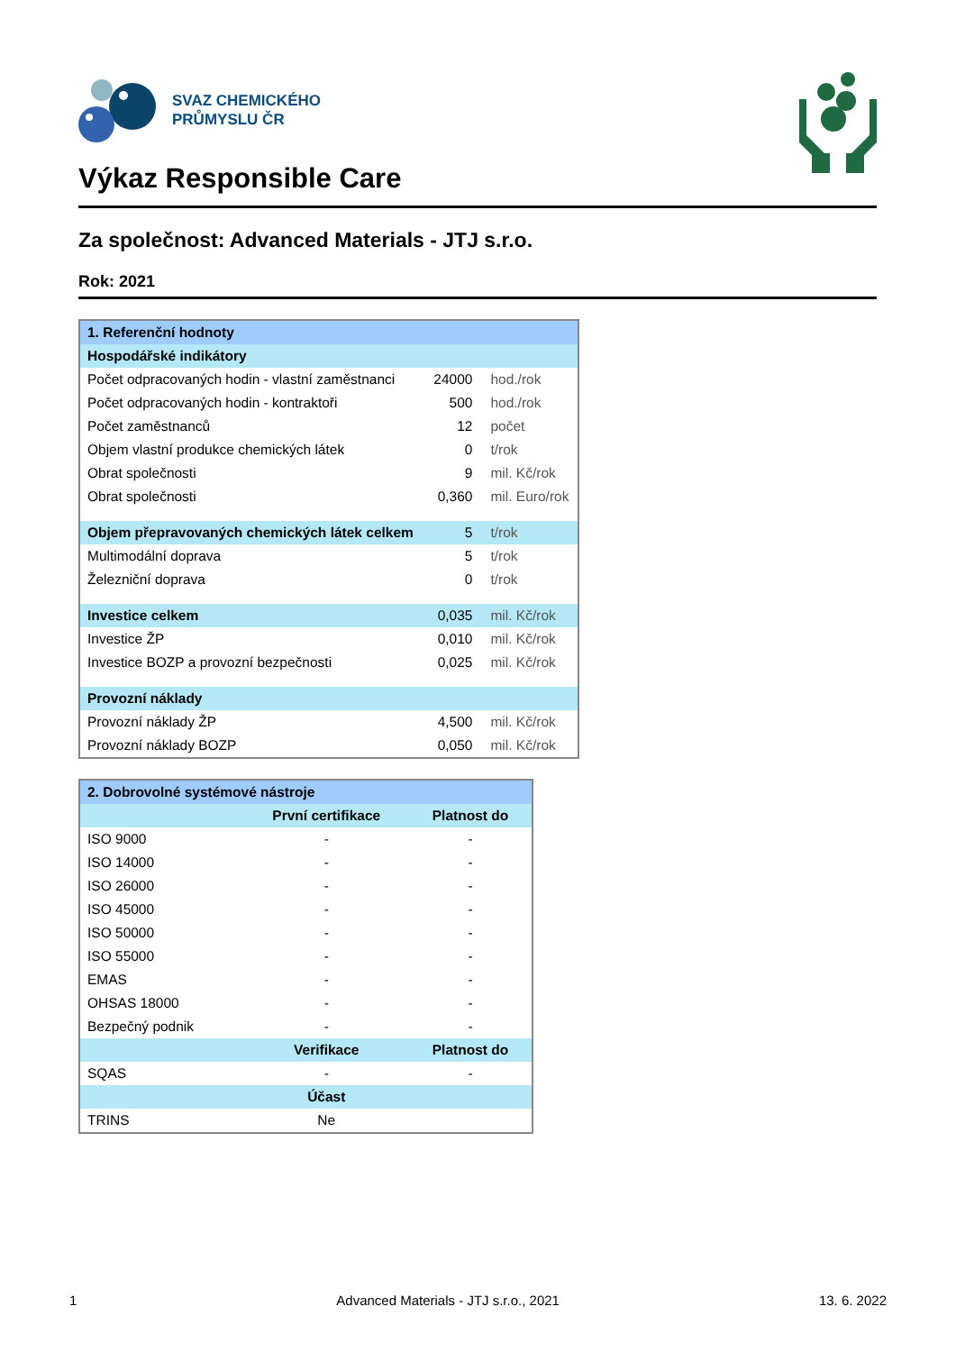SVAZ CHEMICKÉHO
PRŮMYSLU ČR
Výkaz Responsible Care
Za společnost: Advanced Materials - JTJ s.r.o.
Rok: 2021
| 1. Referenční hodnoty | | |
| Hospodářské indikátory | | |
| Počet odpracovaných hodin - vlastní zaměstnanci | 24000 | hod./rok |
| Počet odpracovaných hodin - kontraktoři | 500 | hod./rok |
| Počet zaměstnanců | 12 | počet |
| Objem vlastní produkce chemických látek | 0 | t/rok |
| Obrat společnosti | 9 | mil. Kč/rok |
| Obrat společnosti | 0,360 | mil. Euro/rok |
| Objem přepravovaných chemických látek celkem | 5 | t/rok |
| Multimodální doprava | 5 | t/rok |
| Železniční doprava | 0 | t/rok |
| Investice celkem | 0,035 | mil. Kč/rok |
| Investice ŽP | 0,010 | mil. Kč/rok |
| Investice BOZP a provozní bezpečnosti | 0,025 | mil. Kč/rok |
| Provozní náklady | | |
| Provozní náklady ŽP | 4,500 | mil. Kč/rok |
| Provozní náklady BOZP | 0,050 | mil. Kč/rok |
| 2. Dobrovolné systémové nástroje | | |
| | První certifikace | Platnost do |
| ISO 9000 | - | - |
| ISO 14000 | - | - |
| ISO 26000 | - | - |
| ISO 45000 | - | - |
| ISO 50000 | - | - |
| ISO 55000 | - | - |
| EMAS | - | - |
| OHSAS 18000 | - | - |
| Bezpečný podnik | - | - |
| | Verifikace | Platnost do |
| SQAS | - | - |
| | Účast | |
| TRINS | Ne | |
1 Advanced Materials - JTJ s.r.o., 2021 13. 6. 2022